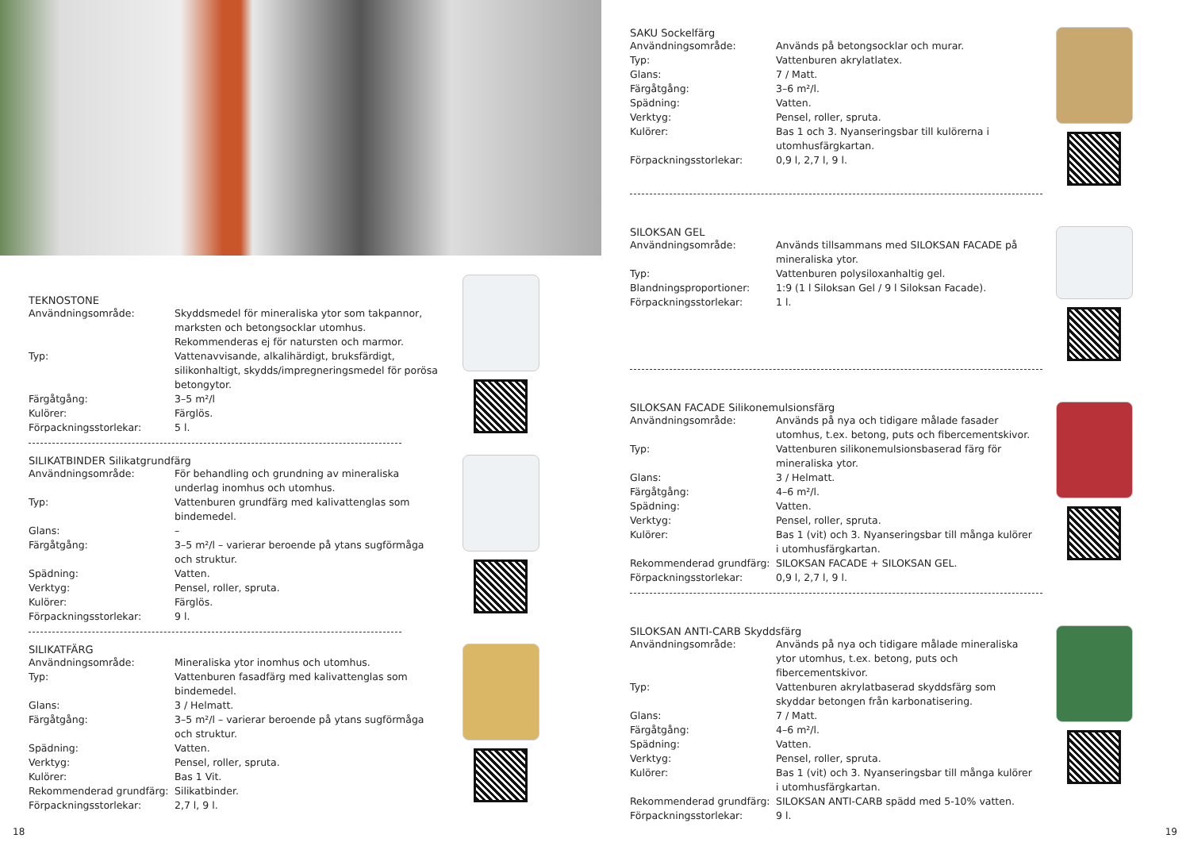TEKNOSTONE
| Användningsområde: | Skyddsmedel för mineraliska ytor som takpannor, marksten och betongsocklar utomhus. Rekommenderas ej för natursten och marmor. |
| Typ: | Vattenavvisande, alkalihärdigt, bruksfärdigt, silikonhaltigt, skydds/impregneringsmedel för porösa betongytor. |
| Färgåtgång: | 3–5 m²/l |
| Kulörer: | Färglös. |
| Förpackningsstorlekar: | 5 l. |
SILIKATBINDER Silikatgrundfärg
| Användningsområde: | För behandling och grundning av mineraliska underlag inomhus och utomhus. |
| Typ: | Vattenburen grundfärg med kalivattenglas som bindemedel. |
| Glans: | – |
| Färgåtgång: | 3–5 m²/l – varierar beroende på ytans sugförmåga och struktur. |
| Spädning: | Vatten. |
| Verktyg: | Pensel, roller, spruta. |
| Kulörer: | Färglös. |
| Förpackningsstorlekar: | 9 l. |
SILIKATFÄRG
| Användningsområde: | Mineraliska ytor inomhus och utomhus. |
| Typ: | Vattenburen fasadfärg med kalivattenglas som bindemedel. |
| Glans: | 3 / Helmatt. |
| Färgåtgång: | 3–5 m²/l – varierar beroende på ytans sugförmåga och struktur. |
| Spädning: | Vatten. |
| Verktyg: | Pensel, roller, spruta. |
| Kulörer: | Bas 1 Vit. |
| Rekommenderad grundfärg: | Silikatbinder. |
| Förpackningsstorlekar: | 2,7 l, 9 l. |
18
SAKU Sockelfärg
| Användningsområde: | Används på betongsocklar och murar. |
| Typ: | Vattenburen akrylatlatex. |
| Glans: | 7 / Matt. |
| Färgåtgång: | 3–6 m²/l. |
| Spädning: | Vatten. |
| Verktyg: | Pensel, roller, spruta. |
| Kulörer: | Bas 1 och 3. Nyanseringsbar till kulörerna i utomhusfärgkartan. |
| Förpackningsstorlekar: | 0,9 l, 2,7 l, 9 l. |
SILOKSAN GEL
| Användningsområde: | Används tillsammans med SILOKSAN FACADE på mineraliska ytor. |
| Typ: | Vattenburen polysiloxanhaltig gel. |
| Blandningsproportioner: | 1:9 (1 l Siloksan Gel / 9 l Siloksan Facade). |
| Förpackningsstorlekar: | 1 l. |
SILOKSAN FACADE Silikonemulsionsfärg
| Användningsområde: | Används på nya och tidigare målade fasader utomhus, t.ex. betong, puts och fibercementskivor. |
| Typ: | Vattenburen silikonemulsionsbaserad färg för mineraliska ytor. |
| Glans: | 3 / Helmatt. |
| Färgåtgång: | 4–6 m²/l. |
| Spädning: | Vatten. |
| Verktyg: | Pensel, roller, spruta. |
| Kulörer: | Bas 1 (vit) och 3. Nyanseringsbar till många kulörer i utomhusfärgkartan. |
| Rekommenderad grundfärg: | SILOKSAN FACADE + SILOKSAN GEL. |
| Förpackningsstorlekar: | 0,9 l, 2,7 l, 9 l. |
SILOKSAN ANTI-CARB Skyddsfärg
| Användningsområde: | Används på nya och tidigare målade mineraliska ytor utomhus, t.ex. betong, puts och fibercementskivor. |
| Typ: | Vattenburen akrylatbaserad skyddsfärg som skyddar betongen från karbonatisering. |
| Glans: | 7 / Matt. |
| Färgåtgång: | 4–6 m²/l. |
| Spädning: | Vatten. |
| Verktyg: | Pensel, roller, spruta. |
| Kulörer: | Bas 1 (vit) och 3. Nyanseringsbar till många kulörer i utomhusfärgkartan. |
| Rekommenderad grundfärg: | SILOKSAN ANTI-CARB spädd med 5-10% vatten. |
| Förpackningsstorlekar: | 9 l. |
19